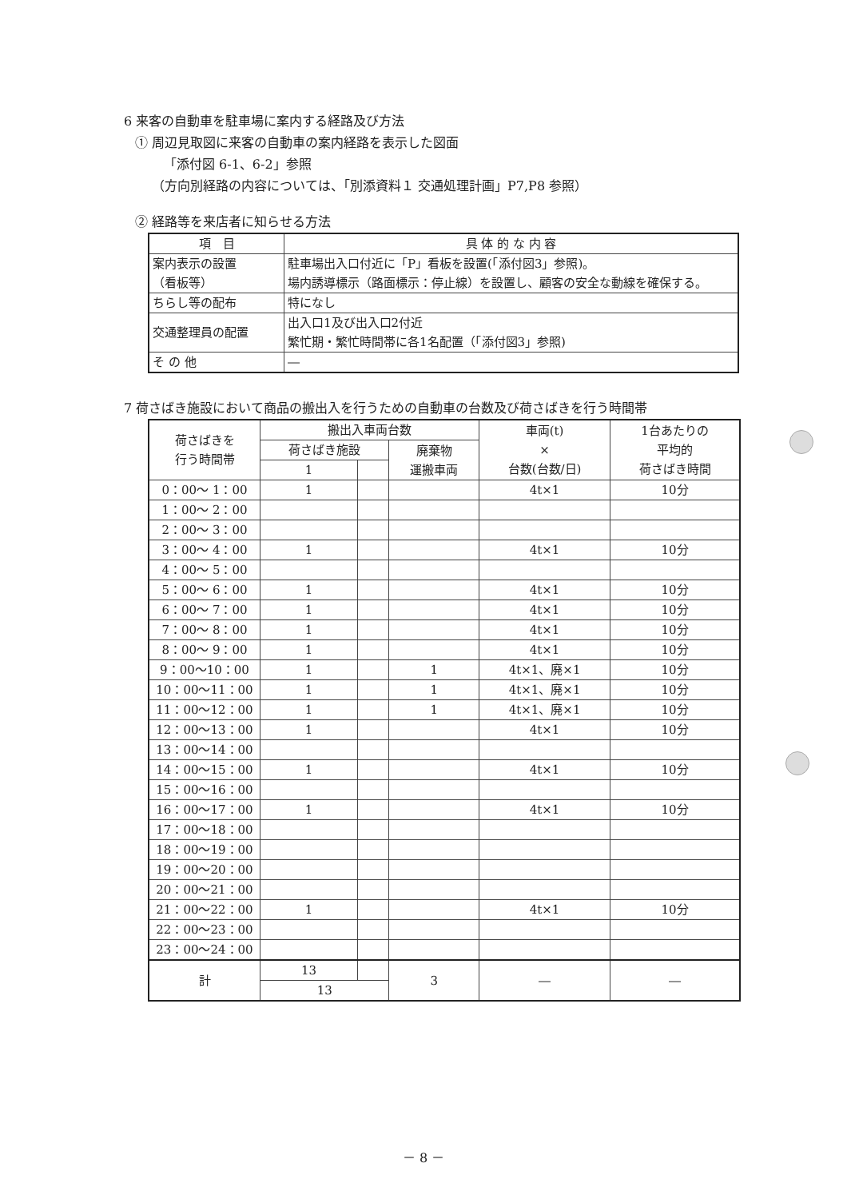6 来客の自動車を駐車場に案内する経路及び方法
① 周辺見取図に来客の自動車の案内経路を表示した図面
「添付図 6-1、6-2」参照
（方向別経路の内容については、「別添資料１ 交通処理計画」P7,P8 参照）
② 経路等を来店者に知らせる方法
| 項 目 | 具 体 的 な 内 容 |
| --- | --- |
| 案内表示の設置 （看板等） | 駐車場出入口付近に「P」看板を設置(「添付図3」参照)。 場内誘導標示（路面標示：停止線）を設置し、顧客の安全な動線を確保する。 |
| ちらし等の配布 | 特になし |
| 交通整理員の配置 | 出入口1及び出入口2付近 繁忙期・繁忙時間帯に各1名配置（「添付図3」参照) |
| そ の 他 | ― |
7 荷さばき施設において商品の搬出入を行うための自動車の台数及び荷さばきを行う時間帯
| 荷さばきを 行う時間帯 | 搬出入車両台数 | | | 車両(t) × 台数(台数/日) | 1台あたりの 平均的 荷さばき時間 |
| --- | --- | --- | --- | --- | --- |
| | 荷さばき施設 | | 廃棄物 運搬車両 | | |
| | 1 | | | | |
| 0：00～ 1：00 | 1 | | | 4t×1 | 10分 |
| 1：00～ 2：00 | | | | | |
| 2：00～ 3：00 | | | | | |
| 3：00～ 4：00 | 1 | | | 4t×1 | 10分 |
| 4：00～ 5：00 | | | | | |
| 5：00～ 6：00 | 1 | | | 4t×1 | 10分 |
| 6：00～ 7：00 | 1 | | | 4t×1 | 10分 |
| 7：00～ 8：00 | 1 | | | 4t×1 | 10分 |
| 8：00～ 9：00 | 1 | | | 4t×1 | 10分 |
| 9：00～10：00 | 1 | | 1 | 4t×1、廃×1 | 10分 |
| 10：00～11：00 | 1 | | 1 | 4t×1、廃×1 | 10分 |
| 11：00～12：00 | 1 | | 1 | 4t×1、廃×1 | 10分 |
| 12：00～13：00 | 1 | | | 4t×1 | 10分 |
| 13：00～14：00 | | | | | |
| 14：00～15：00 | 1 | | | 4t×1 | 10分 |
| 15：00～16：00 | | | | | |
| 16：00～17：00 | 1 | | | 4t×1 | 10分 |
| 17：00～18：00 | | | | | |
| 18：00～19：00 | | | | | |
| 19：00～20：00 | | | | | |
| 20：00～21：00 | | | | | |
| 21：00～22：00 | 1 | | | 4t×1 | 10分 |
| 22：00～23：00 | | | | | |
| 23：00～24：00 | | | | | |
| 計 | 13 | | 3 | ― | ― |
| | 13 | | | | |
－ 8 －